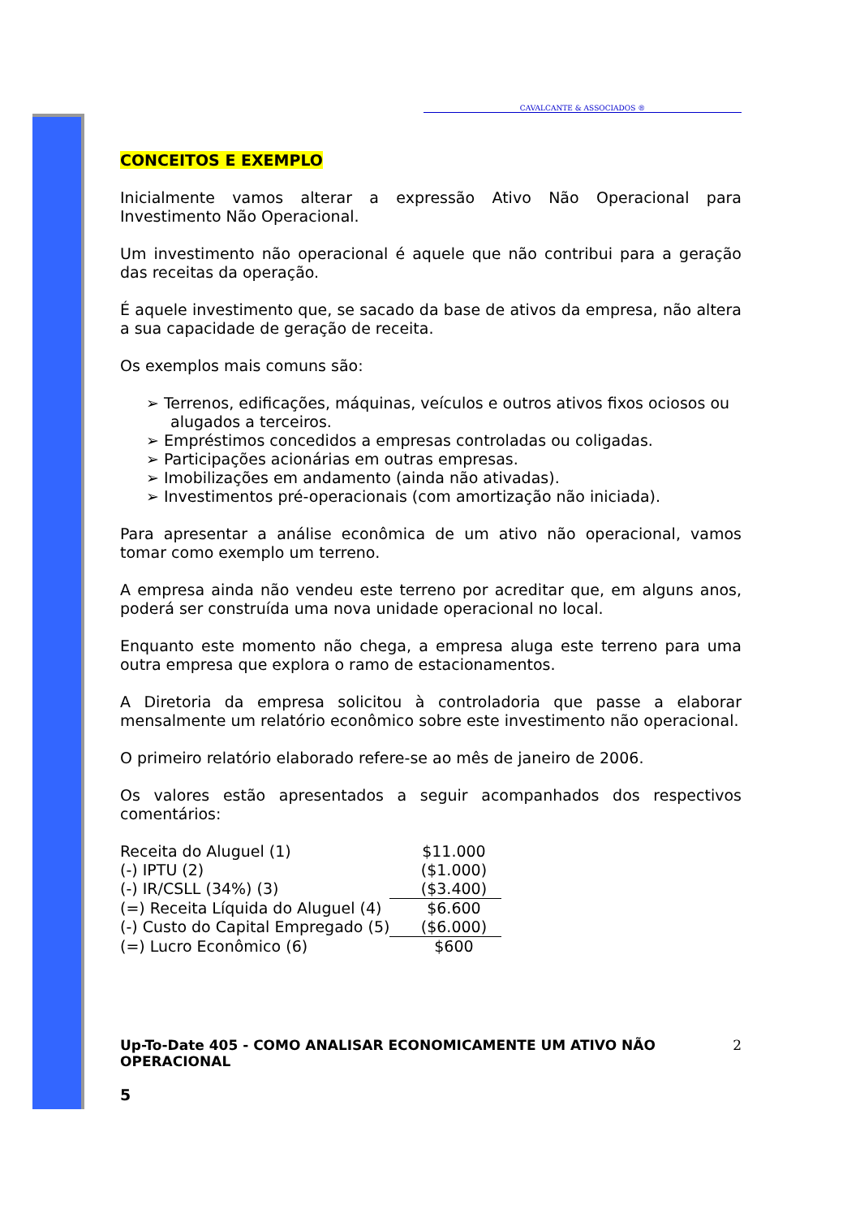CAVALCANTE & ASSOCIADOS ®
CONCEITOS E EXEMPLO
Inicialmente vamos alterar a expressão Ativo Não Operacional para Investimento Não Operacional.
Um investimento não operacional é aquele que não contribui para a geração das receitas da operação.
É aquele investimento que, se sacado da base de ativos da empresa, não altera a sua capacidade de geração de receita.
Os exemplos mais comuns são:
➢ Terrenos, edificações, máquinas, veículos e outros ativos fixos ociosos ou alugados a terceiros.
➢ Empréstimos concedidos a empresas controladas ou coligadas.
➢ Participações acionárias em outras empresas.
➢ Imobilizações em andamento (ainda não ativadas).
➢ Investimentos pré-operacionais (com amortização não iniciada).
Para apresentar a análise econômica de um ativo não operacional, vamos tomar como exemplo um terreno.
A empresa ainda não vendeu este terreno por acreditar que, em alguns anos, poderá ser construída uma nova unidade operacional no local.
Enquanto este momento não chega, a empresa aluga este terreno para uma outra empresa que explora o ramo de estacionamentos.
A Diretoria da empresa solicitou à controladoria que passe a elaborar mensalmente um relatório econômico sobre este investimento não operacional.
O primeiro relatório elaborado refere-se ao mês de janeiro de 2006.
Os valores estão apresentados a seguir acompanhados dos respectivos comentários:
| Receita do Aluguel (1) | $11.000 |
| (-) IPTU (2) | ($1.000) |
| (-) IR/CSLL (34%) (3) | ($3.400) |
| (=) Receita Líquida do Aluguel (4) | $6.600 |
| (-) Custo do Capital Empregado (5) | ($6.000) |
| (=) Lucro Econômico (6) | $600 |
Up-To-Date 405 - COMO ANALISAR ECONOMICAMENTE UM ATIVO NÃO OPERACIONAL 2
5